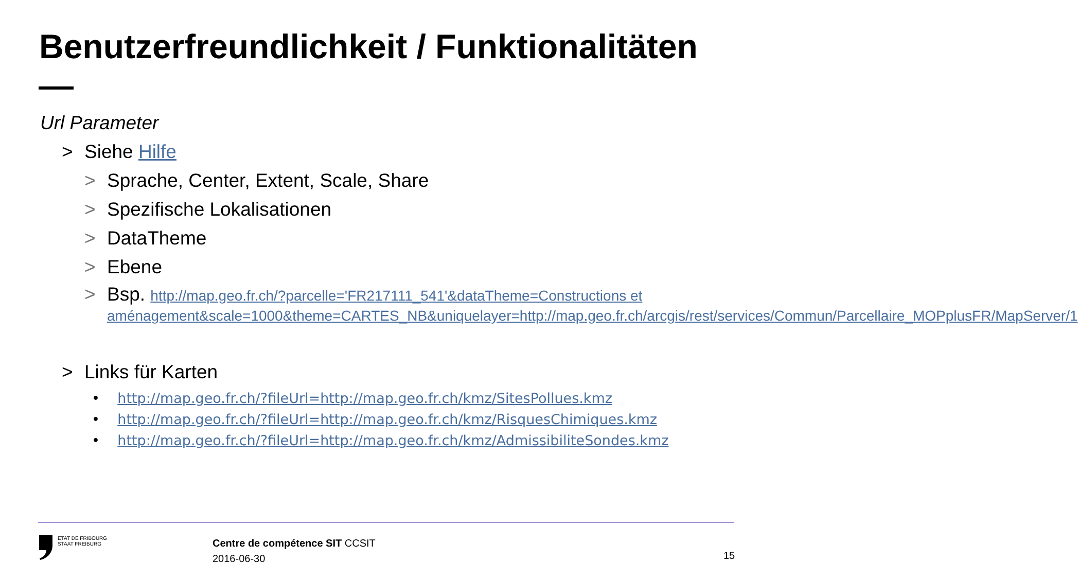Benutzerfreundlichkeit / Funktionalitäten
Url Parameter
> Siehe Hilfe
> Sprache, Center, Extent, Scale, Share
> Spezifische Lokalisationen
> DataTheme
> Ebene
> Bsp. http://map.geo.fr.ch/?parcelle='FR217111_541'&dataTheme=Constructions et aménagement&scale=1000&theme=CARTES_NB&uniquelayer=http://map.geo.fr.ch/arcgis/rest/services/Commun/Parcellaire_MOPplusFR/MapServer/1
> Links für Karten
• http://map.geo.fr.ch/?fileUrl=http://map.geo.fr.ch/kmz/SitesPollues.kmz
• http://map.geo.fr.ch/?fileUrl=http://map.geo.fr.ch/kmz/RisquesChimiques.kmz
• http://map.geo.fr.ch/?fileUrl=http://map.geo.fr.ch/kmz/AdmissibiliteSondes.kmz
ETAT DE FRIBOURG
STAAT FREIBURG
Centre de compétence SIT CCSIT
2016-06-30
15